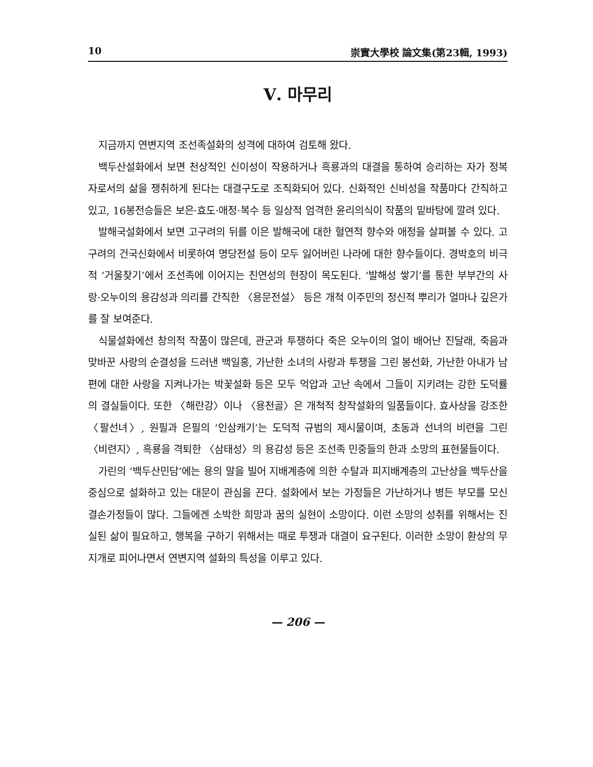10 崇實大學校 論文集(第23輯, 1993)
Ⅴ. 마무리
지금까지 연변지역 조선족설화의 성격에 대하여 검토해 왔다.
백두산설화에서 보면 천상적인 신이성이 작용하거나 흑룡과의 대결을 통하여 승리하는 자가 정복자로서의 삶을 쟁취하게 된다는 대결구도로 조직화되어 있다. 신화적인 신비성을 작품마다 간직하고 있고, 16봉전승들은 보은·효도·애정·복수 등 일상적 엄격한 윤리의식이 작품의 밑바탕에 깔려 있다.
발해국설화에서 보면 고구려의 뒤를 이은 발해국에 대한 혈연적 향수와 애정을 살펴볼 수 있다. 고구려의 건국신화에서 비롯하여 명당전설 등이 모두 잃어버린 나라에 대한 향수들이다. 경박호의 비극적 ‘거울찾기’에서 조선족에 이어지는 친연성의 현장이 목도된다. ‘발해성 쌓기’를 통한 부부간의 사랑·오누이의 용감성과 의리를 간직한 〈용문전설〉 등은 개척 이주민의 정신적 뿌리가 얼마나 깊은가를 잘 보여준다.
식물설화에선 창의적 작품이 많은데, 관군과 투쟁하다 죽은 오누이의 얼이 배어난 진달래, 죽음과 맞바꾼 사랑의 순결성을 드러낸 백일홍, 가난한 소녀의 사랑과 투쟁을 그린 봉선화, 가난한 아내가 남편에 대한 사랑을 지켜나가는 박꽃설화 등은 모두 억압과 고난 속에서 그들이 지키려는 강한 도덕률의 결실들이다. 또한 〈해란강〉이나 〈용천골〉은 개척적 창작설화의 일품들이다. 효사상을 강조한 〈팔선녀〉, 원필과 은필의 ‘인삼캐기’는 도덕적 규범의 제시물이며, 초동과 선녀의 비련을 그린 〈비련지〉, 흑룡을 격퇴한 〈삼태성〉의 용감성 등은 조선족 민중들의 한과 소망의 표현물들이다.
가린의 ‘백두산민담’에는 용의 말을 빌어 지배계층에 의한 수탈과 피지배계층의 고난상을 백두산을 중심으로 설화하고 있는 대문이 관심을 끈다. 설화에서 보는 가정들은 가난하거나 병든 부모를 모신 결손가정들이 많다. 그들에겐 소박한 희망과 꿈의 실현이 소망이다. 이런 소망의 성취를 위해서는 진실된 삶이 필요하고, 행복을 구하기 위해서는 때로 투쟁과 대결이 요구된다. 이러한 소망이 환상의 무지개로 피어나면서 연변지역 설화의 특성을 이루고 있다.
— 206 —